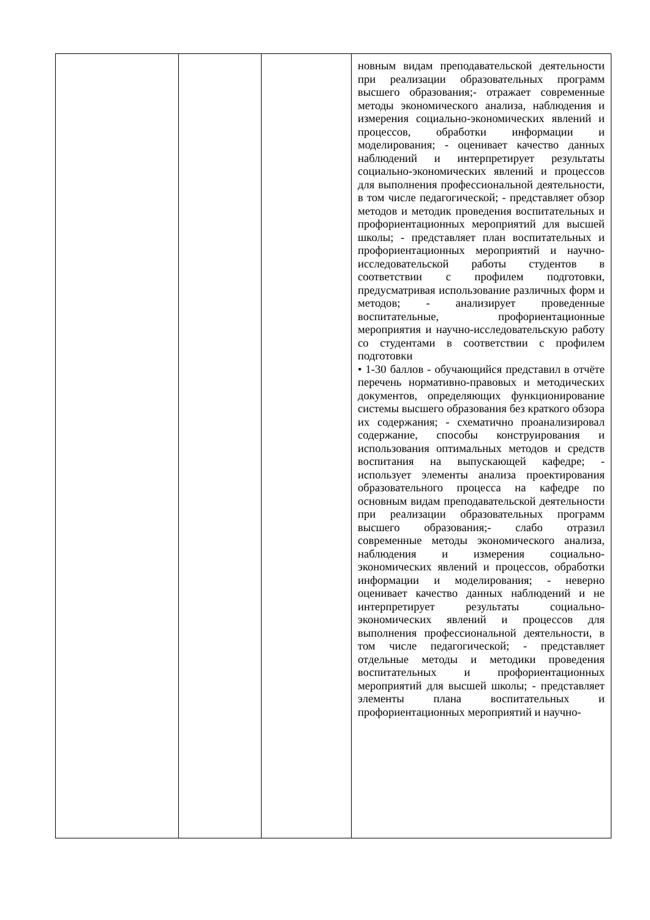| | | | новным видам преподавательской деятельности при реализации образовательных программ высшего образования;- отражает современные методы экономического анализа, наблюдения и измерения социально-экономических явлений и процессов, обработки информации и моделирования; - оценивает качество данных наблюдений и интерпретирует результаты социально-экономических явлений и процессов для выполнения профессиональной деятельности, в том числе педагогической; - представляет обзор методов и методик проведения воспитательных и профориентационных мероприятий для высшей школы; - представляет план воспитательных и профориентационных мероприятий и научно-исследовательской работы студентов в соответствии с профилем подготовки, предусматривая использование различных форм и методов; - анализирует проведенные воспитательные, профориентационные мероприятия и научно-исследовательскую работу со студентами в соответствии с профилем подготовки • 1-30 баллов - обучающийся представил в отчёте перечень нормативно-правовых и методических документов, определяющих функционирование системы высшего образования без краткого обзора их содержания; - схематично проанализировал содержание, способы конструирования и использования оптимальных методов и средств воспитания на выпускающей кафедре; - использует элементы анализа проектирования образовательного процесса на кафедре по основным видам преподавательской деятельности при реализации образовательных программ высшего образования;- слабо отразил современные методы экономического анализа, наблюдения и измерения социально-экономических явлений и процессов, обработки информации и моделирования; - неверно оценивает качество данных наблюдений и не интерпретирует результаты социально-экономических явлений и процессов для выполнения профессиональной деятельности, в том числе педагогической; - представляет отдельные методы и методики проведения воспитательных и профориентационных мероприятий для высшей школы; - представляет элементы плана воспитательных и профориентационных мероприятий и научно- |